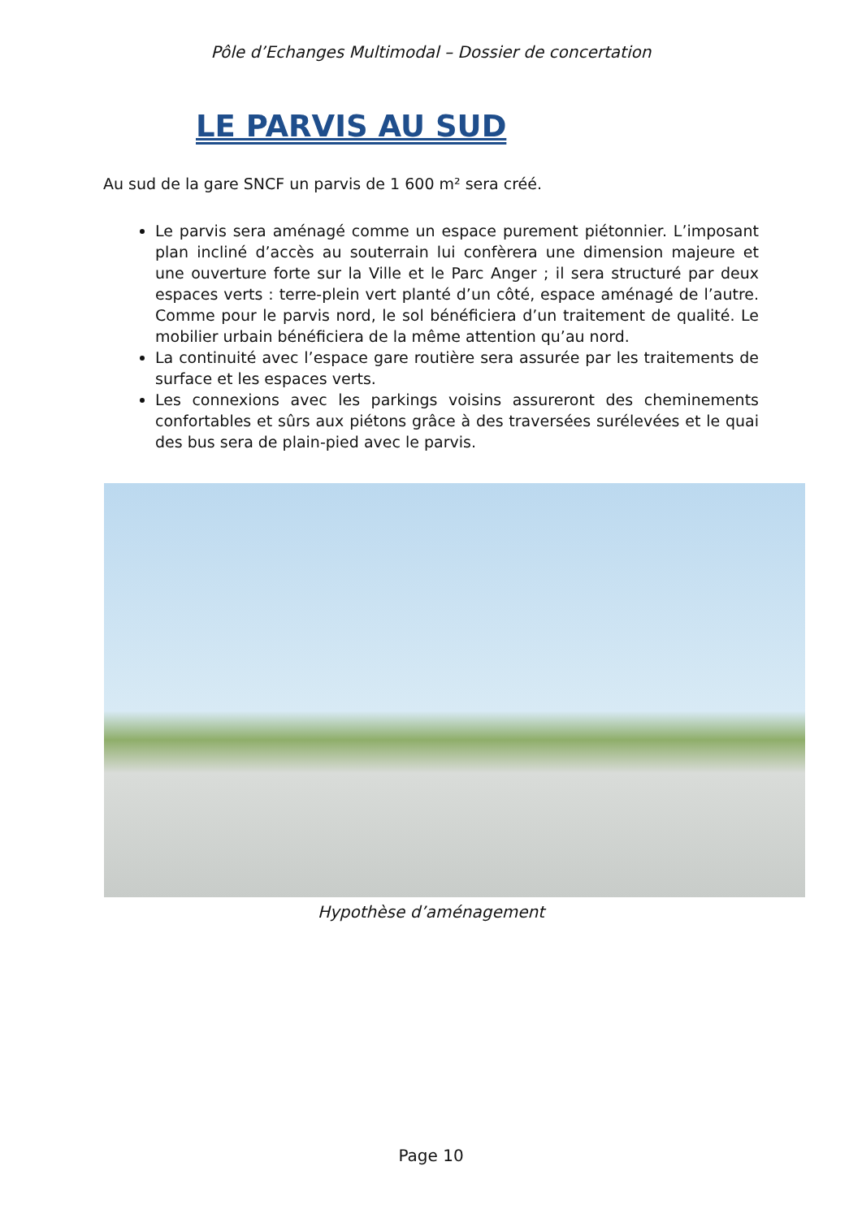Pôle d’Echanges Multimodal – Dossier de concertation
LE PARVIS AU SUD
Au sud de la gare SNCF un parvis de 1 600 m² sera créé.
Le parvis sera aménagé comme un espace purement piétonnier. L’imposant plan incliné d’accès au souterrain lui confèrera une dimension majeure et une ouverture forte sur la Ville et le Parc Anger ; il sera structuré par deux espaces verts : terre-plein vert planté d’un côté, espace aménagé de l’autre. Comme pour le parvis nord, le sol bénéficiera d’un traitement de qualité. Le mobilier urbain bénéficiera de la même attention qu’au nord.
La continuité avec l’espace gare routière sera assurée par les traitements de surface et les espaces verts.
Les connexions avec les parkings voisins assureront des cheminements confortables et sûrs aux piétons grâce à des traversées surélevées et le quai des bus sera de plain-pied avec le parvis.
Hypothèse d’aménagement
Page 10